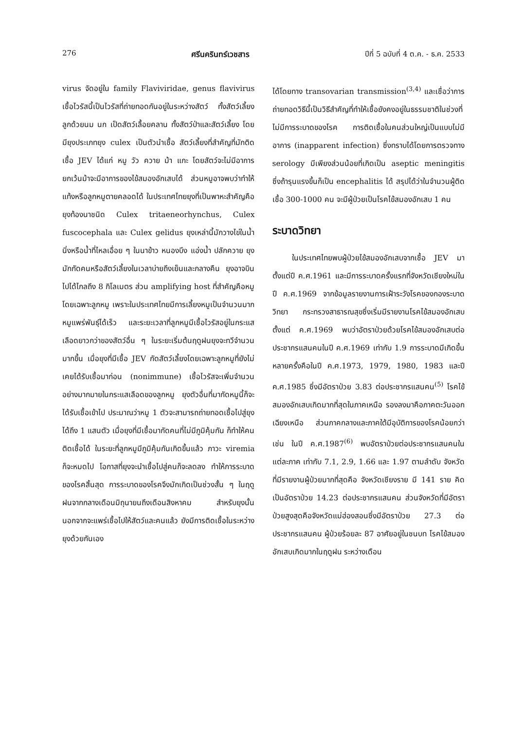276 ศรีนครินทร์เวชสาร ปีที่ 5 ฉบับที่ 4 ต.ค. - ธ.ค. 2533
virus จัดอยู่ใน family Flaviviridae, genus flavivirus เชื้อไวรัสนี้เป็นไวรัสที่ถ่ายทอดกันอยู่ในระหว่างสัตว์ ทั้งสัตว์เลี้ยงลูกด้วยนม นก เป็ดสัตว์เลื้อยคลาน ทั้งสัตว์ป่าและสัตว์เลี้ยง โดยมียุงประเภทยุง culex เป็นตัวนำเชื้อ สัตว์เลี้ยงที่สำคัญที่มักติดเชื้อ JEV ได้แก่ หมู วัว ควาย ม้า แกะ โดยสัตว์จะไม่มีอาการ ยกเว้นม้าจะมีอาการของไข้สมองอักเสบได้ ส่วนหมูอาจพบว่าทำให้แท้งหรือลูกหมูตายคลอดได้ ในประเทศไทยยุงที่เป็นพาหะสำคัญคือยุงท้องนาชนิด Culex tritaeneorhynchus, Culex fuscocephala และ Culex gelidus ยุงเหล่านี้มักวางไข่ในน้ำนิ่งหรือน้ำที่ไหลเอื่อย ๆ ในนาข้าว หนองบึง แอ่งน้ำ ปลักควาย ยุงมักกัดคนหรือสัตว์เลี้ยงในเวลาบ่ายถึงเย็นและกลางคืน ยุงอาจบินไปได้ไกลถึง 8 กิโลเมตร ส่วน amplifying host ที่สำคัญคือหมูโดยเฉพาะลูกหมู เพราะในประเทศไทยมีการเลี้ยงหมูเป็นจำนวนมาก หมูแพร่พันธุ์ได้เร็ว และระยะเวลาที่ลูกหมูมีเชื้อไวรัสอยู่ในกระแสเลือดยาวกว่าของสัตว์อื่น ๆ ในระยะเริ่มต้นฤดูฝนยุงจะทวีจำนวนมากขึ้น เมื่อยุงที่มีเชื้อ JEV กัดสัตว์เลี้ยงโดยเฉพาะลูกหมูที่ยังไม่เคยได้รับเชื้อมาก่อน (nonimmune) เชื้อไวรัสจะเพิ่มจำนวนอย่างมากมายในกระแสเลือดของลูกหมู ยุงตัวอื่นที่มากัดหมูนี้ก็จะได้รับเชื้อเข้าไป ประมาณว่าหมู 1 ตัวจะสามารถถ่ายทอดเชื้อไปสู่ยุงได้ถึง 1 แสนตัว เมื่อยุงที่มีเชื้อมากัดคนที่ไม่มีภูมิคุ้มกัน ก็ทำให้คนติดเชื้อได้ ในระยะที่ลูกหมูมีภูมิคุ้มกันเกิดขึ้นแล้ว ภาวะ viremia ก็จะหมดไป โอกาสที่ยุงจะนำเชื้อไปสู่คนก็จะลดลง ทำให้การระบาดของโรคสิ้นสุด การระบาดของโรคจึงมักเกิดเป็นช่วงสั้น ๆ ในฤดูฝนจากกลางเดือนมิถุนายนถึงเดือนสิงหาคม สำหรับยุงนั้น นอกจากจะแพร่เชื้อไปให้สัตว์และคนแล้ว ยังมีการติดเชื้อในระหว่างยุงด้วยกันเอง
ได้โดยทาง transovarian transmission<sup>(3,4)</sup> และเชื่อว่าการถ่ายทอดวิธีนี้เป็นวิธีสำคัญที่ทำให้เชื้อยังคงอยู่ในธรรมชาติในช่วงที่ไม่มีการระบาดของโรค การติดเชื้อในคนส่วนใหญ่เป็นแบบไม่มีอาการ (inapparent infection) ซึ่งทราบได้โดยการตรวจทาง serology มีเพียงส่วนน้อยที่เกิดเป็น aseptic meningitis ซึ่งถ้ารุนแรงขึ้นก็เป็น encephalitis ได้ สรุปได้ว่าในจำนวนผู้ติดเชื้อ 300-1000 คน จะมีผู้ป่วยเป็นโรคไข้สมองอักเสบ 1 คน
ระบาดวิทยา
ในประเทศไทยพบผู้ป่วยไข้สมองอักเสบจากเชื้อ JEV มาตั้งแต่ปี ค.ศ.1961 และมีการระบาดครั้งแรกที่จังหวัดเชียงใหม่ในปี ค.ศ.1969 จากข้อมูลรายงานการเฝ้าระวังโรคของกองระบาดวิทยา กระทรวงสาธารณสุขซึ่งเริ่มมีรายงานโรคไข้สมองอักเสบตั้งแต่ ค.ศ.1969 พบว่าอัตราป่วยด้วยโรคไข้สมองอักเสบต่อประชากรแสนคนในปี ค.ศ.1969 เท่ากับ 1.9 การระบาดมีเกิดขึ้นหลายครั้งคือในปี ค.ศ.1973, 1979, 1980, 1983 และปี ค.ศ.1985 ซึ่งมีอัตราป่วย 3.83 ต่อประชากรแสนคน<sup>(5)</sup> โรคไข้สมองอักเสบเกิดมากที่สุดในภาคเหนือ รองลงมาคือภาคตะวันออกเฉียงเหนือ ส่วนภาคกลางและภาคใต้มีอุบัติการของโรคน้อยกว่า เช่น ในปี ค.ศ.1987<sup>(6)</sup> พบอัตราป่วยต่อประชากรแสนคนในแต่ละภาค เท่ากับ 7.1, 2.9, 1.66 และ 1.97 ตามลำดับ จังหวัดที่มีรายงานผู้ป่วยมากที่สุดคือ จังหวัดเชียงราย มี 141 ราย คิดเป็นอัตราป่วย 14.23 ต่อประชากรแสนคน ส่วนจังหวัดที่มีอัตราป่วยสูงสุดคือจังหวัดแม่ฮ่องสอนซึ่งมีอัตราป่วย 27.3 ต่อประชากรแสนคน ผู้ป่วยร้อยละ 87 อาศัยอยู่ในชนบท โรคไข้สมองอักเสบเกิดมากในฤดูฝน ระหว่างเดือน